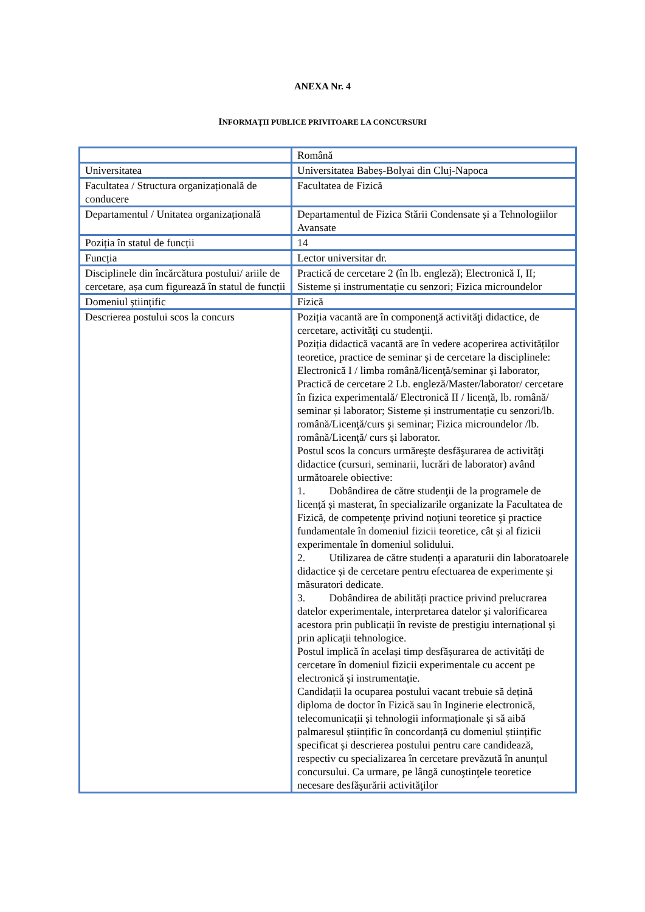ANEXA Nr. 4
INFORMAȚII PUBLICE PRIVITOARE LA CONCURSURI
| | Română |
| Universitatea | Universitatea Babeș-Bolyai din Cluj-Napoca |
| Facultatea / Structura organizațională de conducere | Facultatea de Fizică |
| Departamentul / Unitatea organizațională | Departamentul de Fizica Stării Condensate și a Tehnologiilor Avansate |
| Poziția în statul de funcții | 14 |
| Funcția | Lector universitar dr. |
| Disciplinele din încărcătura postului/ ariile de cercetare, așa cum figurează în statul de funcții | Practică de cercetare 2 (în lb. engleză); Electronică I, II; Sisteme și instrumentație cu senzori; Fizica microundelor |
| Domeniul științific | Fizică |
| Descrierea postului scos la concurs | Poziția vacantă are în componenţă activităţi didactice, de cercetare, activităţi cu studenţii. Poziția didactică vacantă are în vedere acoperirea activităților teoretice, practice de seminar și de cercetare la disciplinele: Electronică I / limba română/licenţă/seminar şi laborator, Practică de cercetare 2 Lb. engleză/Master/laborator/ cercetare în fizica experimentală/ Electronică II / licență, lb. română/ seminar și laborator; Sisteme și instrumentație cu senzori/lb. română/Licenţă/curs şi seminar; Fizica microundelor /lb. română/Licenţă/ curs și laborator. Postul scos la concurs urmăreşte desfăşurarea de activităţi didactice (cursuri, seminarii, lucrări de laborator) având următoarele obiective: 1. Dobândirea de către studenţii de la programele de licență și masterat, în specializarile organizate la Facultatea de Fizică, de competenţe privind noţiuni teoretice şi practice fundamentale în domeniul fizicii teoretice, cât și al fizicii experimentale în domeniul solidului. 2. Utilizarea de către studenți a aparaturii din laboratoarele didactice și de cercetare pentru efectuarea de experimente și măsuratori dedicate. 3. Dobândirea de abilități practice privind prelucrarea datelor experimentale, interpretarea datelor și valorificarea acestora prin publicații în reviste de prestigiu internațional și prin aplicații tehnologice. Postul implică în același timp desfășurarea de activități de cercetare în domeniul fizicii experimentale cu accent pe electronică și instrumentație. Candidații la ocuparea postului vacant trebuie să dețină diploma de doctor în Fizică sau în Inginerie electronică, telecomunicații și tehnologii informaționale și să aibă palmaresul științific în concordanță cu domeniul științific specificat și descrierea postului pentru care candidează, respectiv cu specializarea în cercetare prevăzută în anunțul concursului. Ca urmare, pe lângă cunoştinţele teoretice necesare desfăşurării activităţilor |